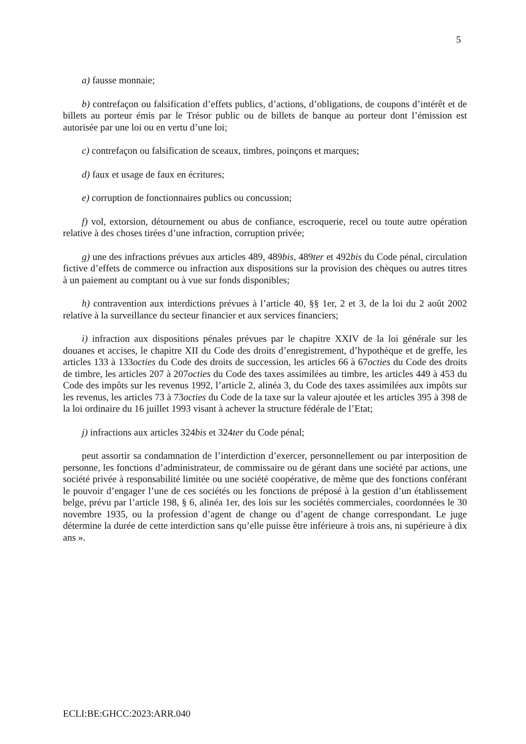5
a) fausse monnaie;
b) contrefaçon ou falsification d’effets publics, d’actions, d’obligations, de coupons d’intérêt et de billets au porteur émis par le Trésor public ou de billets de banque au porteur dont l’émission est autorisée par une loi ou en vertu d’une loi;
c) contrefaçon ou falsification de sceaux, timbres, poinçons et marques;
d) faux et usage de faux en écritures;
e) corruption de fonctionnaires publics ou concussion;
f) vol, extorsion, détournement ou abus de confiance, escroquerie, recel ou toute autre opération relative à des choses tirées d’une infraction, corruption privée;
g) une des infractions prévues aux articles 489, 489bis, 489ter et 492bis du Code pénal, circulation fictive d’effets de commerce ou infraction aux dispositions sur la provision des chèques ou autres titres à un paiement au comptant ou à vue sur fonds disponibles;
h) contravention aux interdictions prévues à l’article 40, §§ 1er, 2 et 3, de la loi du 2 août 2002 relative à la surveillance du secteur financier et aux services financiers;
i) infraction aux dispositions pénales prévues par le chapitre XXIV de la loi générale sur les douanes et accises, le chapitre XII du Code des droits d’enregistrement, d’hypothèque et de greffe, les articles 133 à 133octies du Code des droits de succession, les articles 66 à 67octies du Code des droits de timbre, les articles 207 à 207octies du Code des taxes assimilées au timbre, les articles 449 à 453 du Code des impôts sur les revenus 1992, l’article 2, alinéa 3, du Code des taxes assimilées aux impôts sur les revenus, les articles 73 à 73octies du Code de la taxe sur la valeur ajoutée et les articles 395 à 398 de la loi ordinaire du 16 juillet 1993 visant à achever la structure fédérale de l’Etat;
j) infractions aux articles 324bis et 324ter du Code pénal;
peut assortir sa condamnation de l’interdiction d’exercer, personnellement ou par interposition de personne, les fonctions d’administrateur, de commissaire ou de gérant dans une société par actions, une société privée à responsabilité limitée ou une société coopérative, de même que des fonctions conférant le pouvoir d’engager l’une de ces sociétés ou les fonctions de préposé à la gestion d’un établissement belge, prévu par l’article 198, § 6, alinéa 1er, des lois sur les sociétés commerciales, coordonnées le 30 novembre 1935, ou la profession d’agent de change ou d’agent de change correspondant. Le juge détermine la durée de cette interdiction sans qu’elle puisse être inférieure à trois ans, ni supérieure à dix ans ».
ECLI:BE:GHCC:2023:ARR.040